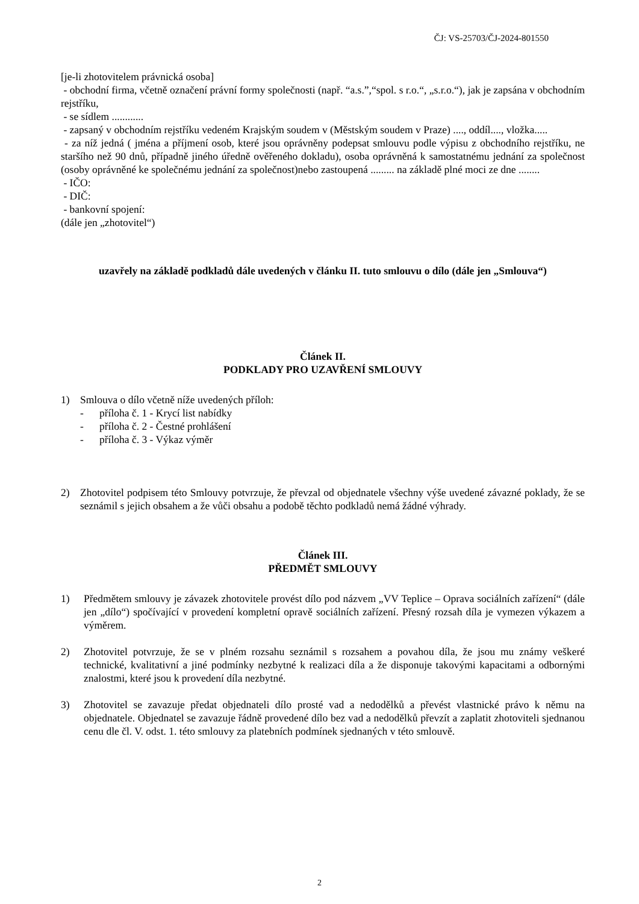ČJ: VS-25703/ČJ-2024-801550
[je-li zhotovitelem právnická osoba]
- obchodní firma, včetně označení právní formy společnosti (např. “a.s.”,“spol. s r.o.“, „s.r.o.“), jak je zapsána v obchodním rejstříku,
- se sídlem ............
- zapsaný v obchodním rejstříku vedeném Krajským soudem v (Městským soudem v Praze) ...., oddíl...., vložka.....
- za níž jedná ( jména a příjmení osob, které jsou oprávněny podepsat smlouvu podle výpisu z obchodního rejstříku, ne staršího než 90 dnů, případně jiného úředně ověřeného dokladu), osoba oprávněná k samostatnému jednání za společnost (osoby oprávněné ke společnému jednání za společnost)nebo zastoupená ......... na základě plné moci ze dne ........
- IČO:
- DIČ:
- bankovní spojení:
(dále jen „zhotovitel“)
uzavřely na základě podkladů dále uvedených v článku II. tuto smlouvu o dílo (dále jen „Smlouva“)
Článek II.
PODKLADY PRO UZAVŘENÍ SMLOUVY
1) Smlouva o dílo včetně níže uvedených příloh:
- příloha č. 1 - Krycí list nabídky
- příloha č. 2 - Čestné prohlášení
- příloha č. 3 - Výkaz výměr
2) Zhotovitel podpisem této Smlouvy potvrzuje, že převzal od objednatele všechny výše uvedené závazné poklady, že se seznámil s jejich obsahem a že vůči obsahu a podobě těchto podkladů nemá žádné výhrady.
Článek III.
PŘEDMĚT SMLOUVY
1) Předmětem smlouvy je závazek zhotovitele provést dílo pod názvem „VV Teplice – Oprava sociálních zařízení“ (dále jen „dílo“) spočívající v provedení kompletní opravě sociálních zařízení. Přesný rozsah díla je vymezen výkazem a výměrem.
2) Zhotovitel potvrzuje, že se v plném rozsahu seznámil s rozsahem a povahou díla, že jsou mu známy veškeré technické, kvalitativní a jiné podmínky nezbytné k realizaci díla a že disponuje takovými kapacitami a odbornými znalostmi, které jsou k provedení díla nezbytné.
3) Zhotovitel se zavazuje předat objednateli dílo prosté vad a nedodělků a převést vlastnické právo k němu na objednatele. Objednatel se zavazuje řádně provedené dílo bez vad a nedodělků převzít a zaplatit zhotoviteli sjednanou cenu dle čl. V. odst. 1. této smlouvy za platebních podmínek sjednaných v této smlouvě.
2